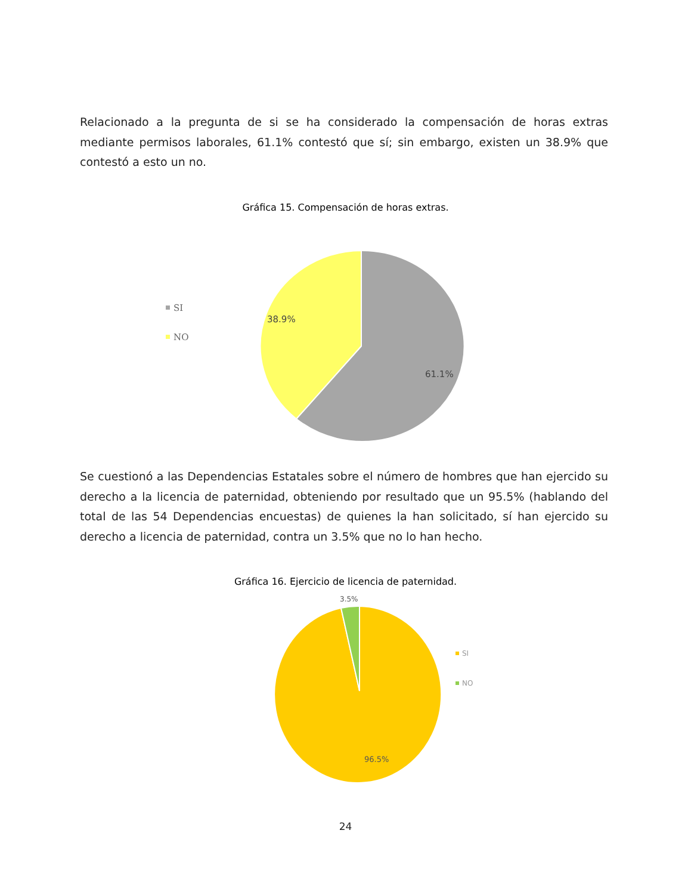Relacionado a la pregunta de si se ha considerado la compensación de horas extras mediante permisos laborales, 61.1% contestó que sí; sin embargo, existen un 38.9% que contestó a esto un no.
Gráfica 15. Compensación de horas extras.
SI
NO
38.9%
61.1%
Se cuestionó a las Dependencias Estatales sobre el número de hombres que han ejercido su derecho a la licencia de paternidad, obteniendo por resultado que un 95.5% (hablando del total de las 54 Dependencias encuestas) de quienes la han solicitado, sí han ejercido su derecho a licencia de paternidad, contra un 3.5% que no lo han hecho.
Gráfica 16. Ejercicio de licencia de paternidad.
3.5%
96.5%
SI
NO
24